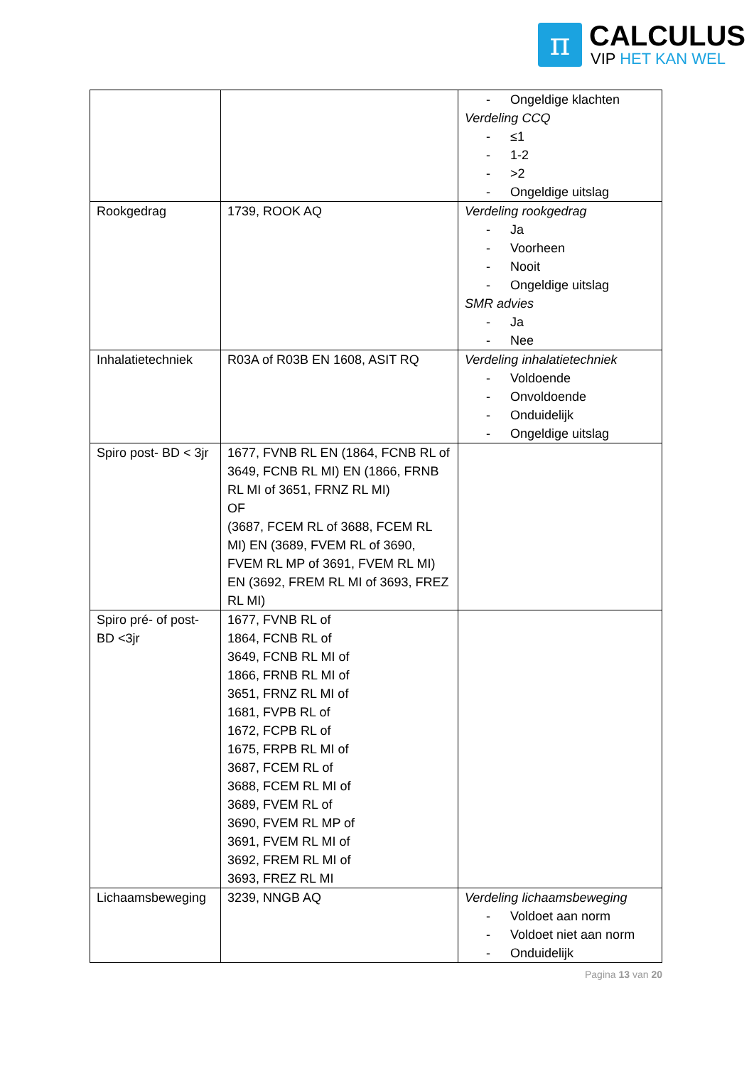π
CALCULUS
VIP HET KAN WEL
| | | - Ongeldige klachten Verdeling CCQ - ≤1 - 1-2 - >2 - Ongeldige uitslag |
| Rookgedrag | 1739, ROOK AQ | Verdeling rookgedrag - Ja - Voorheen - Nooit - Ongeldige uitslag SMR advies - Ja - Nee |
| Inhalatietechniek | R03A of R03B EN 1608, ASIT RQ | Verdeling inhalatietechniek - Voldoende - Onvoldoende - Onduidelijk - Ongeldige uitslag |
| Spiro post- BD < 3jr | 1677, FVNB RL EN (1864, FCNB RL of 3649, FCNB RL MI) EN (1866, FRNB RL MI of 3651, FRNZ RL MI) OF (3687, FCEM RL of 3688, FCEM RL MI) EN (3689, FVEM RL of 3690, FVEM RL MP of 3691, FVEM RL MI) EN (3692, FREM RL MI of 3693, FREZ RL MI) | |
| Spiro pré- of post-BD <3jr | 1677, FVNB RL of 1864, FCNB RL of 3649, FCNB RL MI of 1866, FRNB RL MI of 3651, FRNZ RL MI of 1681, FVPB RL of 1672, FCPB RL of 1675, FRPB RL MI of 3687, FCEM RL of 3688, FCEM RL MI of 3689, FVEM RL of 3690, FVEM RL MP of 3691, FVEM RL MI of 3692, FREM RL MI of 3693, FREZ RL MI | |
| Lichaamsbeweging | 3239, NNGB AQ | Verdeling lichaamsbeweging - Voldoet aan norm - Voldoet niet aan norm - Onduidelijk |
Pagina 13 van 20